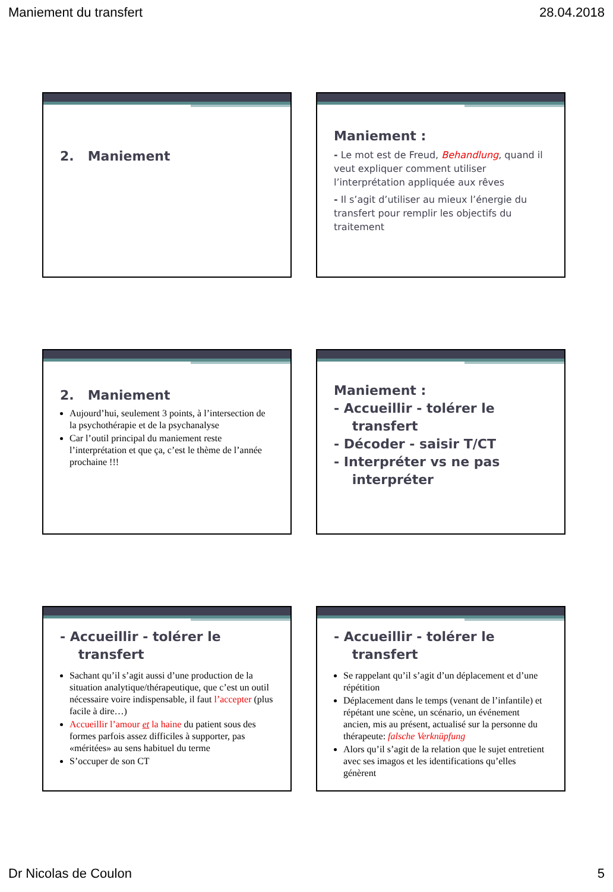Maniement du transfert 28.04.2018
2. Maniement
Maniement :
- Le mot est de Freud, Behandlung, quand il veut expliquer comment utiliser l’interprétation appliquée aux rêves
- Il s’agit d’utiliser au mieux l’énergie du transfert pour remplir les objectifs du traitement
2. Maniement
Aujourd’hui, seulement 3 points, à l’intersection de la psychothérapie et de la psychanalyse
Car l’outil principal du maniement reste l’interprétation et que ça, c’est le thème de l’année prochaine !!!
Maniement :
- Accueillir - tolérer le
transfert
- Décoder - saisir T/CT
- Interpréter vs ne pas
interpréter
- Accueillir - tolérer le
transfert
Sachant qu’il s’agit aussi d’une production de la situation analytique/thérapeutique, que c’est un outil nécessaire voire indispensable, il faut l’accepter (plus facile à dire…)
Accueillir l’amour et la haine du patient sous des formes parfois assez difficiles à supporter, pas «méritées» au sens habituel du terme
S’occuper de son CT
- Accueillir - tolérer le
transfert
Se rappelant qu’il s’agit d’un déplacement et d’une répétition
Déplacement dans le temps (venant de l’infantile) et répétant une scène, un scénario, un événement ancien, mis au présent, actualisé sur la personne du thérapeute: falsche Verknüpfung
Alors qu’il s’agit de la relation que le sujet entretient avec ses imagos et les identifications qu’elles génèrent
Dr Nicolas de Coulon 5